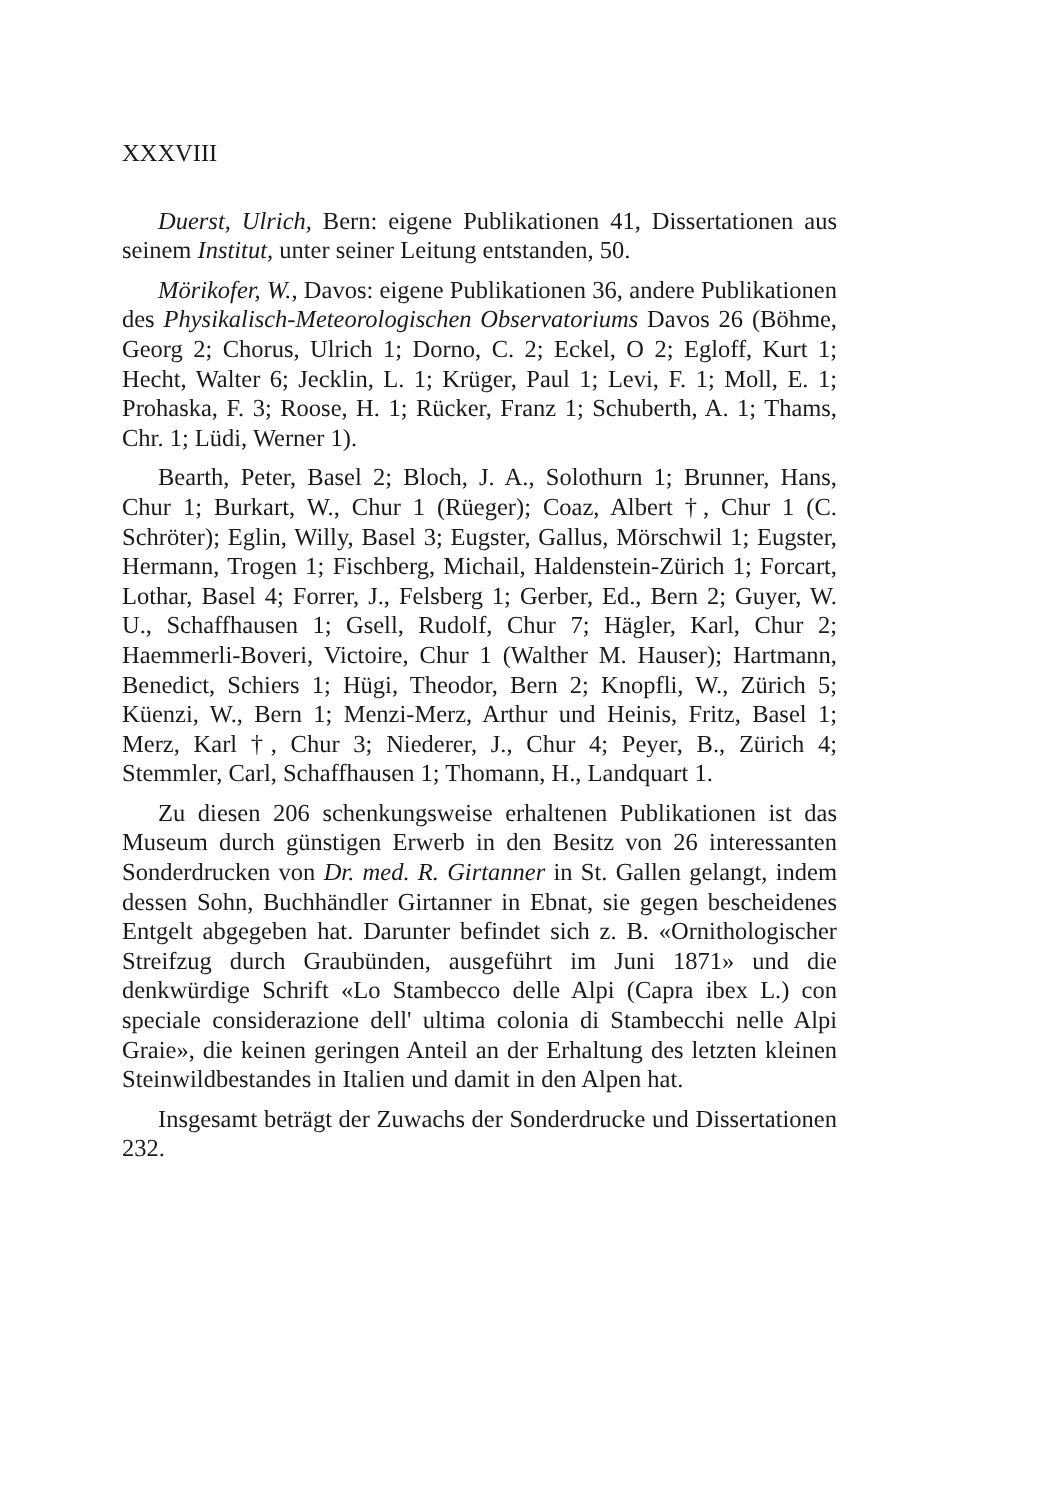XXXVIII
Duerst, Ulrich, Bern: eigene Publikationen 41, Dissertationen aus seinem Institut, unter seiner Leitung entstanden, 50.
Mörikofer, W., Davos: eigene Publikationen 36, andere Publikationen des Physikalisch-Meteorologischen Observatoriums Davos 26 (Böhme, Georg 2; Chorus, Ulrich 1; Dorno, C. 2; Eckel, O 2; Egloff, Kurt 1; Hecht, Walter 6; Jecklin, L. 1; Krüger, Paul 1; Levi, F. 1; Moll, E. 1; Prohaska, F. 3; Roose, H. 1; Rücker, Franz 1; Schuberth, A. 1; Thams, Chr. 1; Lüdi, Werner 1).
Bearth, Peter, Basel 2; Bloch, J. A., Solothurn 1; Brunner, Hans, Chur 1; Burkart, W., Chur 1 (Rüeger); Coaz, Albert †, Chur 1 (C. Schröter); Eglin, Willy, Basel 3; Eugster, Gallus, Mörschwil 1; Eugster, Hermann, Trogen 1; Fischberg, Michail, Haldenstein-Zürich 1; Forcart, Lothar, Basel 4; Forrer, J., Felsberg 1; Gerber, Ed., Bern 2; Guyer, W. U., Schaffhausen 1; Gsell, Rudolf, Chur 7; Hägler, Karl, Chur 2; Haemmerli-Boveri, Victoire, Chur 1 (Walther M. Hauser); Hartmann, Benedict, Schiers 1; Hügi, Theodor, Bern 2; Knopfli, W., Zürich 5; Küenzi, W., Bern 1; Menzi-Merz, Arthur und Heinis, Fritz, Basel 1; Merz, Karl †, Chur 3; Niederer, J., Chur 4; Peyer, B., Zürich 4; Stemmler, Carl, Schaffhausen 1; Thomann, H., Landquart 1.
Zu diesen 206 schenkungsweise erhaltenen Publikationen ist das Museum durch günstigen Erwerb in den Besitz von 26 interessanten Sonderdrucken von Dr. med. R. Girtanner in St. Gallen gelangt, indem dessen Sohn, Buchhändler Girtanner in Ebnat, sie gegen bescheidenes Entgelt abgegeben hat. Darunter befindet sich z. B. «Ornithologischer Streifzug durch Graubünden, ausgeführt im Juni 1871» und die denkwürdige Schrift «Lo Stambecco delle Alpi (Capra ibex L.) con speciale considerazione dell' ultima colonia di Stambecchi nelle Alpi Graie», die keinen geringen Anteil an der Erhaltung des letzten kleinen Steinwildbestandes in Italien und damit in den Alpen hat.
Insgesamt beträgt der Zuwachs der Sonderdrucke und Dissertationen 232.